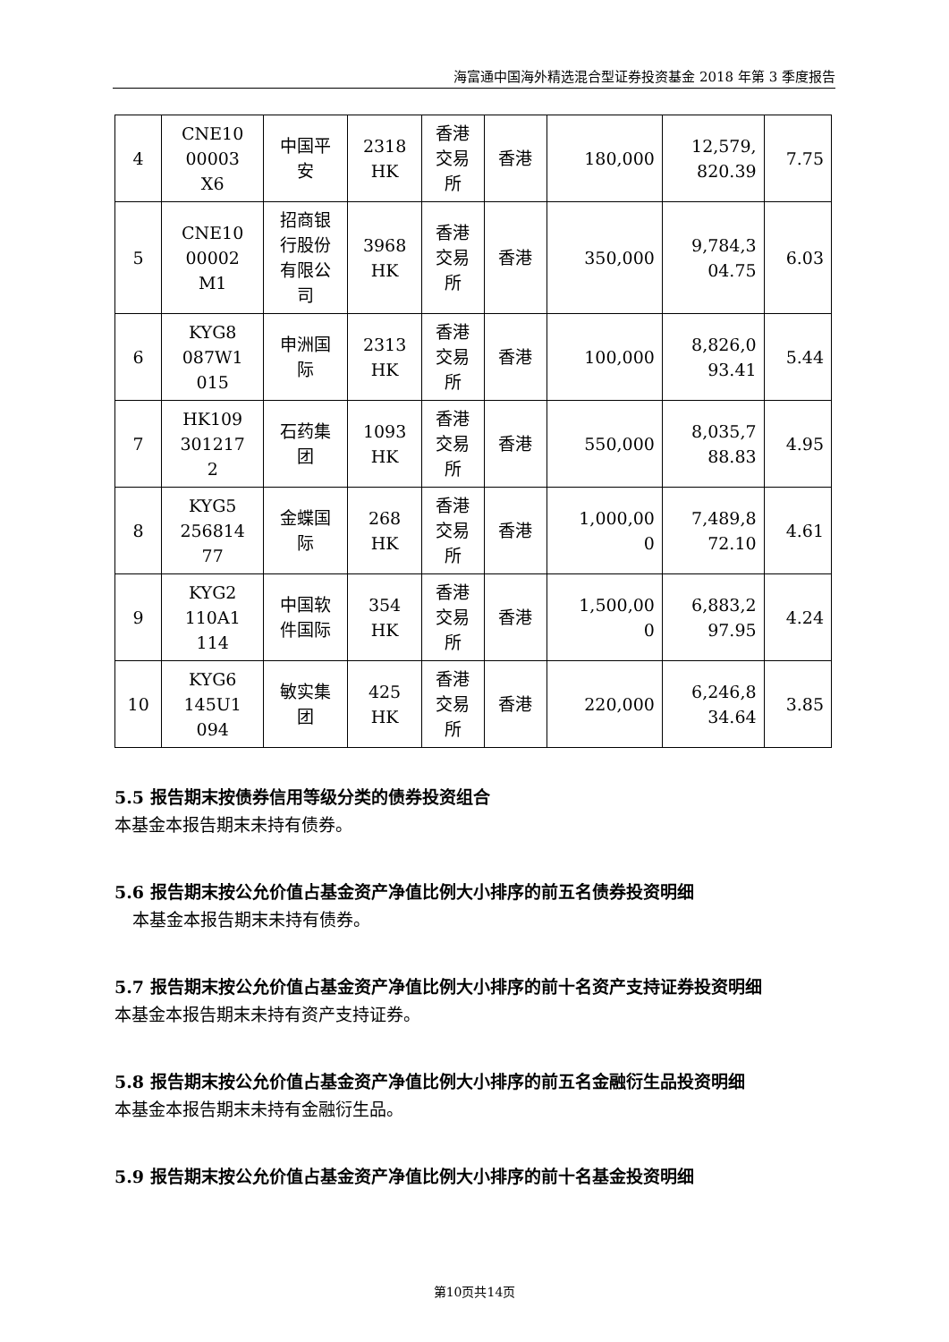海富通中国海外精选混合型证券投资基金 2018 年第 3 季度报告
| 4 | CNE10 00003 X6 | 中国平 安 | 2318 HK | 香港 交易 所 | 香港 | 180,000 | 12,579, 820.39 | 7.75 |
| 5 | CNE10 00002 M1 | 招商银 行股份 有限公 司 | 3968 HK | 香港 交易 所 | 香港 | 350,000 | 9,784,3 04.75 | 6.03 |
| 6 | KYG8 087W1 015 | 申洲国 际 | 2313 HK | 香港 交易 所 | 香港 | 100,000 | 8,826,0 93.41 | 5.44 |
| 7 | HK109 301217 2 | 石药集 团 | 1093 HK | 香港 交易 所 | 香港 | 550,000 | 8,035,7 88.83 | 4.95 |
| 8 | KYG5 256814 77 | 金蝶国 际 | 268 HK | 香港 交易 所 | 香港 | 1,000,00 0 | 7,489,8 72.10 | 4.61 |
| 9 | KYG2 110A1 114 | 中国软 件国际 | 354 HK | 香港 交易 所 | 香港 | 1,500,00 0 | 6,883,2 97.95 | 4.24 |
| 10 | KYG6 145U1 094 | 敏实集 团 | 425 HK | 香港 交易 所 | 香港 | 220,000 | 6,246,8 34.64 | 3.85 |
5.5 报告期末按债券信用等级分类的债券投资组合
本基金本报告期末未持有债券。
5.6 报告期末按公允价值占基金资产净值比例大小排序的前五名债券投资明细
本基金本报告期末未持有债券。
5.7 报告期末按公允价值占基金资产净值比例大小排序的前十名资产支持证券投资明细
本基金本报告期末未持有资产支持证券。
5.8 报告期末按公允价值占基金资产净值比例大小排序的前五名金融衍生品投资明细
本基金本报告期末未持有金融衍生品。
5.9 报告期末按公允价值占基金资产净值比例大小排序的前十名基金投资明细
第10页共14页